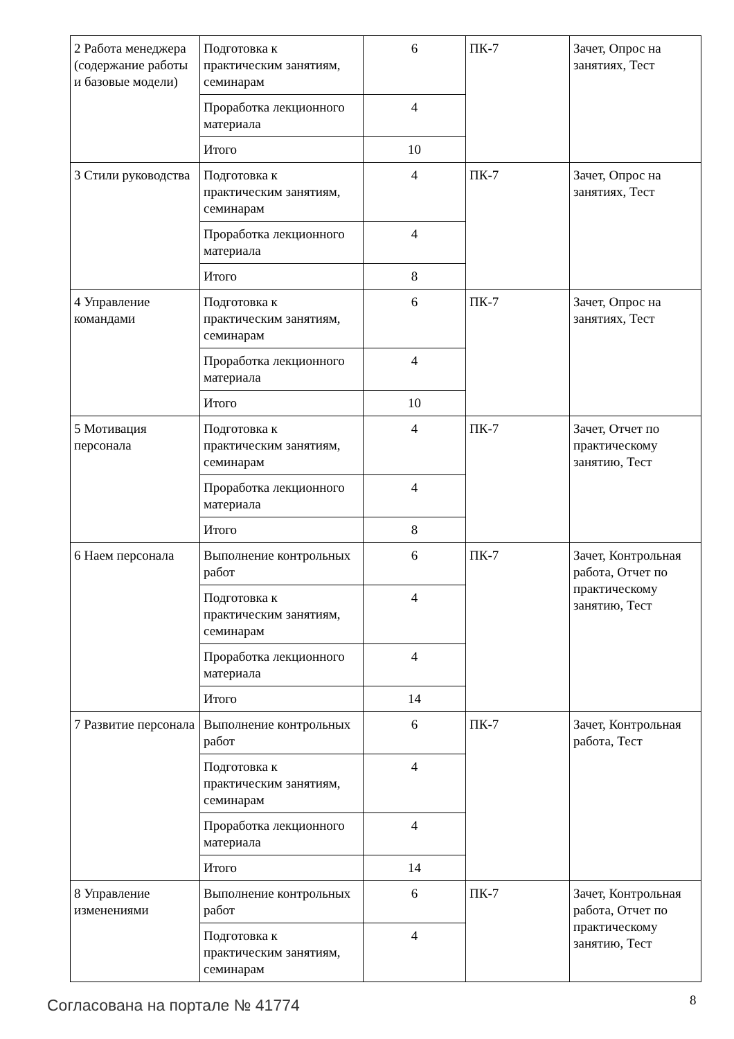| 2 Работа менеджера (содержание работы и базовые модели) | Подготовка к практическим занятиям, семинарам | 6 | ПК-7 | Зачет, Опрос на занятиях, Тест |
| | Проработка лекционного материала | 4 | | |
| | Итого | 10 | | |
| 3 Стили руководства | Подготовка к практическим занятиям, семинарам | 4 | ПК-7 | Зачет, Опрос на занятиях, Тест |
| | Проработка лекционного материала | 4 | | |
| | Итого | 8 | | |
| 4 Управление командами | Подготовка к практическим занятиям, семинарам | 6 | ПК-7 | Зачет, Опрос на занятиях, Тест |
| | Проработка лекционного материала | 4 | | |
| | Итого | 10 | | |
| 5 Мотивация персонала | Подготовка к практическим занятиям, семинарам | 4 | ПК-7 | Зачет, Отчет по практическому занятию, Тест |
| | Проработка лекционного материала | 4 | | |
| | Итого | 8 | | |
| 6 Наем персонала | Выполнение контрольных работ | 6 | ПК-7 | Зачет, Контрольная работа, Отчет по практическому занятию, Тест |
| | Подготовка к практическим занятиям, семинарам | 4 | | |
| | Проработка лекционного материала | 4 | | |
| | Итого | 14 | | |
| 7 Развитие персонала | Выполнение контрольных работ | 6 | ПК-7 | Зачет, Контрольная работа, Тест |
| | Подготовка к практическим занятиям, семинарам | 4 | | |
| | Проработка лекционного материала | 4 | | |
| | Итого | 14 | | |
| 8 Управление изменениями | Выполнение контрольных работ | 6 | ПК-7 | Зачет, Контрольная работа, Отчет по практическому занятию, Тест |
| | Подготовка к практическим занятиям, семинарам | 4 | | |
Согласована на портале № 41774 8